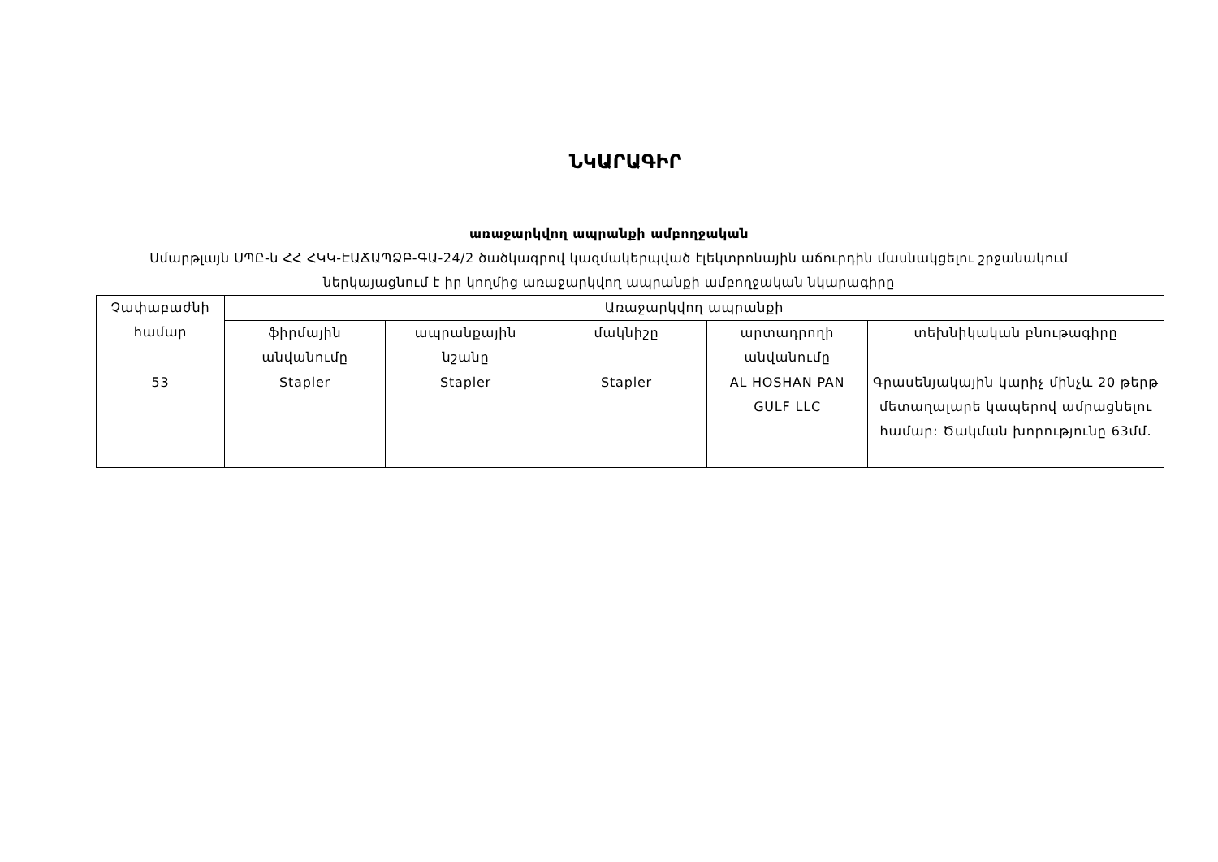ՆԿԱՐԱԳԻՐ
առաջարկվող ապրանքի ամբողջական
Սմարթլայն ՍՊԸ-ն ՀՀ ՀԿԿ-ԷԱՃԱՊՁԲ-ԳԱ-24/2 ծածկագրով կազմակերպված էլեկտրոնային աճուրդին մասնակցելու շրջանակում
ներկայացնում է իր կողմից առաջարկվող ապրանքի ամբողջական նկարագիրը
| Չափաբաժնի համար | Առաջարկվող ապրանքի | | | | |
| --- | --- | --- | --- | --- | --- |
| | ֆիրմային անվանումը | ապրանքային նշանը | մակնիշը | արտադրողի անվանումը | տեխնիկական բնութագիրը |
| 53 | Stapler | Stapler | Stapler | AL HOSHAN PAN GULF LLC | Գրասենյակային կարիչ մինչև 20 թերթ մետաղալարե կապերով ամրացնելու համար: Ծակման խորությունը 63մմ. |